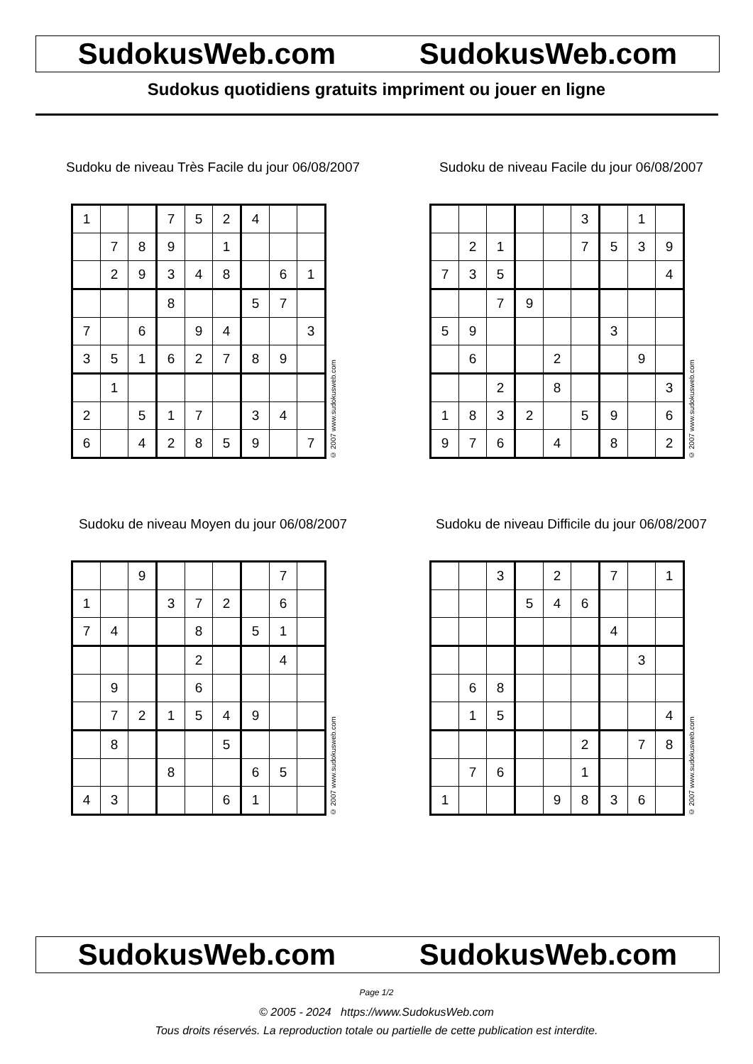SudokusWeb.com SudokusWeb.com
Sudokus quotidiens gratuits impriment ou jouer en ligne
Sudoku de niveau Très Facile du jour 06/08/2007
| 1 | | | 7 | 5 | 2 | 4 | | |
| | 7 | 8 | 9 | | 1 | | | |
| | 2 | 9 | 3 | 4 | 8 | | 6 | 1 |
| | | | 8 | | | 5 | 7 | |
| 7 | | 6 | | 9 | 4 | | | 3 |
| 3 | 5 | 1 | 6 | 2 | 7 | 8 | 9 | |
| | 1 | | | | | | | |
| 2 | | 5 | 1 | 7 | | 3 | 4 | |
| 6 | | 4 | 2 | 8 | 5 | 9 | | 7 |
© 2007 www.sudokusweb.com
Sudoku de niveau Facile du jour 06/08/2007
| | | | | | 3 | | 1 | |
| | 2 | 1 | | | 7 | 5 | 3 | 9 |
| 7 | 3 | 5 | | | | | | 4 |
| | | 7 | 9 | | | | | |
| 5 | 9 | | | | | 3 | | |
| | 6 | | | 2 | | | 9 | |
| | | 2 | | 8 | | | | 3 |
| 1 | 8 | 3 | 2 | | 5 | 9 | | 6 |
| 9 | 7 | 6 | | 4 | | 8 | | 2 |
© 2007 www.sudokusweb.com
Sudoku de niveau Moyen du jour 06/08/2007
| | | 9 | | | | | 7 | |
| 1 | | | 3 | 7 | 2 | | 6 | |
| 7 | 4 | | | 8 | | 5 | 1 | |
| | | | | 2 | | | 4 | |
| | 9 | | | 6 | | | | |
| | 7 | 2 | 1 | 5 | 4 | 9 | | |
| | 8 | | | | 5 | | | |
| | | | 8 | | | 6 | 5 | |
| 4 | 3 | | | | 6 | 1 | | |
© 2007 www.sudokusweb.com
Sudoku de niveau Difficile du jour 06/08/2007
| | | 3 | | 2 | | 7 | | 1 |
| | | | 5 | 4 | 6 | | | |
| | | | | | | 4 | | |
| | | | | | | | 3 | |
| | 6 | 8 | | | | | | |
| | 1 | 5 | | | | | | 4 |
| | | | | | 2 | | 7 | 8 |
| | 7 | 6 | | | 1 | | | |
| 1 | | | | 9 | 8 | 3 | 6 | |
© 2007 www.sudokusweb.com
SudokusWeb.com SudokusWeb.com
Page 1/2
© 2005 - 2024 https://www.SudokusWeb.com
Tous droits réservés. La reproduction totale ou partielle de cette publication est interdite.